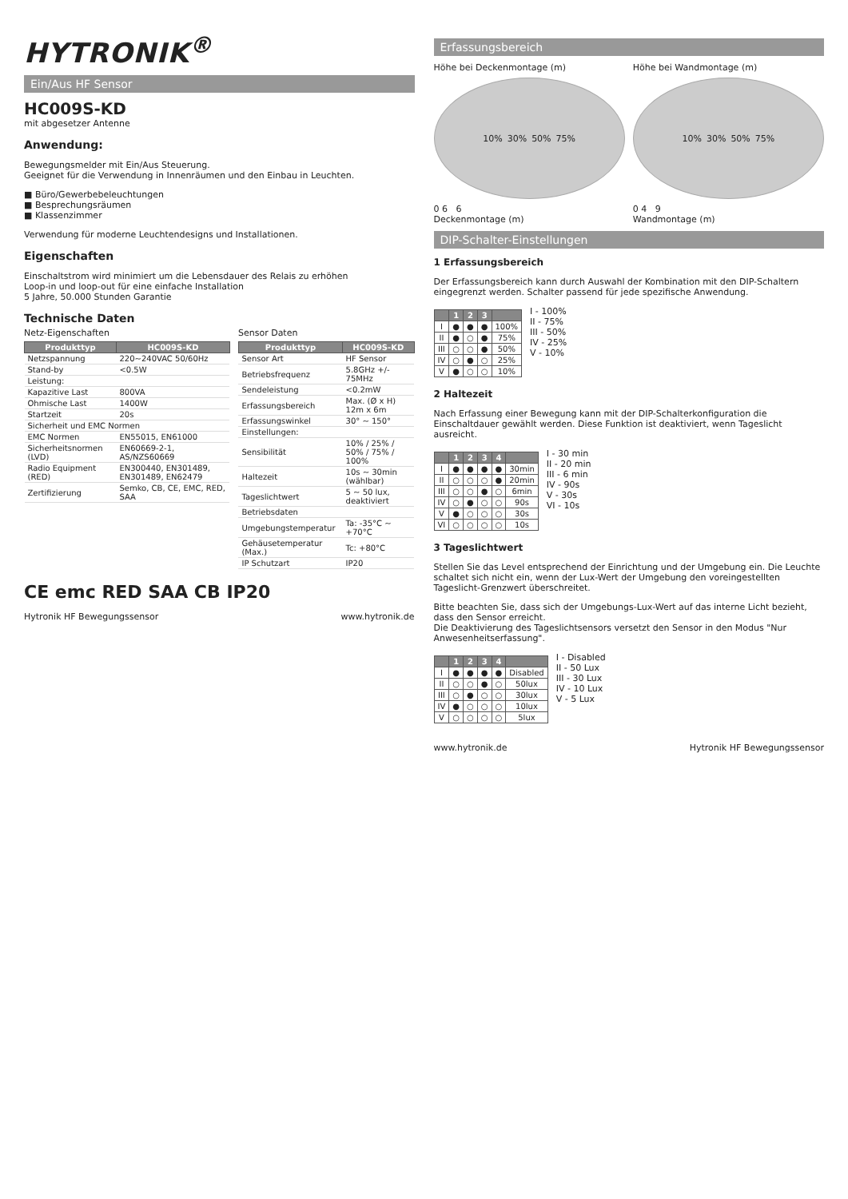HYTRONIK<sup>®</sup>
Ein/Aus HF Sensor
HC009S-KD
mit abgesetzer Antenne
Anwendung:
Bewegungsmelder mit Ein/Aus Steuerung.
Geeignet für die Verwendung in Innenräumen und den Einbau in Leuchten.
■ Büro/Gewerbebeleuchtungen
■ Besprechungsräumen
■ Klassenzimmer
Verwendung für moderne Leuchtendesigns und Installationen.
Eigenschaften
Einschaltstrom wird minimiert um die Lebensdauer des Relais zu erhöhen
Loop-in und loop-out für eine einfache Installation
5 Jahre, 50.000 Stunden Garantie
Technische Daten
Netz-Eigenschaften
| Produkttyp | HC009S-KD |
| --- | --- |
| Netzspannung | 220~240VAC 50/60Hz |
| Stand-by | <0.5W |
| Leistung: | |
| Kapazitive Last | 800VA |
| Ohmische Last | 1400W |
| Startzeit | 20s |
| Sicherheit und EMC Normen | |
| EMC Normen | EN55015, EN61000 |
| Sicherheitsnormen (LVD) | EN60669-2-1, AS/NZS60669 |
| Radio Equipment (RED) | EN300440, EN301489, EN301489, EN62479 |
| Zertifizierung | Semko, CB, CE, EMC, RED, SAA |
Sensor Daten
| Produkttyp | HC009S-KD |
| --- | --- |
| Sensor Art | HF Sensor |
| Betriebsfrequenz | 5.8GHz +/- 75MHz |
| Sendeleistung | <0.2mW |
| Erfassungsbereich | Max. (Ø x H) 12m x 6m |
| Erfassungswinkel | 30° ~ 150° |
| Einstellungen: | |
| Sensibilität | 10% / 25% / 50% / 75% / 100% |
| Haltezeit | 10s ~ 30min (wählbar) |
| Tageslichtwert | 5 ~ 50 lux, deaktiviert |
| Betriebsdaten | |
| Umgebungstemperatur | Ta: -35°C ~ +70°C |
| Gehäusetemperatur (Max.) | Tc: +80°C |
| IP Schutzart | IP20 |
CE emc RED SAA CB IP20
Hytronik HF Bewegungssensor www.hytronik.de
Erfassungsbereich
Höhe bei Deckenmontage (m)
10% 30% 50% 75%
0 6 6
Deckenmontage (m)
Höhe bei Wandmontage (m)
10% 30% 50% 75%
0 4 9
Wandmontage (m)
DIP-Schalter-Einstellungen
1 Erfassungsbereich
Der Erfassungsbereich kann durch Auswahl der Kombination mit den DIP-Schaltern eingegrenzt werden. Schalter passend für jede spezifische Anwendung.
| | 1 | 2 | 3 | |
| --- | --- | --- | --- | --- |
| I | ● | ● | ● | 100% |
| II | ● | ○ | ● | 75% |
| III | ○ | ○ | ● | 50% |
| IV | ○ | ● | ○ | 25% |
| V | ● | ○ | ○ | 10% |
I - 100%
II - 75%
III - 50%
IV - 25%
V - 10%
2 Haltezeit
Nach Erfassung einer Bewegung kann mit der DIP-Schalterkonfiguration die Einschaltdauer gewählt werden. Diese Funktion ist deaktiviert, wenn Tageslicht ausreicht.
| | 1 | 2 | 3 | 4 | |
| --- | --- | --- | --- | --- | --- |
| I | ● | ● | ● | ● | 30min |
| II | ○ | ○ | ○ | ● | 20min |
| III | ○ | ○ | ● | ○ | 6min |
| IV | ○ | ● | ○ | ○ | 90s |
| V | ● | ○ | ○ | ○ | 30s |
| VI | ○ | ○ | ○ | ○ | 10s |
I - 30 min
II - 20 min
III - 6 min
IV - 90s
V - 30s
VI - 10s
3 Tageslichtwert
Stellen Sie das Level entsprechend der Einrichtung und der Umgebung ein. Die Leuchte schaltet sich nicht ein, wenn der Lux-Wert der Umgebung den voreingestellten Tageslicht-Grenzwert überschreitet.
Bitte beachten Sie, dass sich der Umgebungs-Lux-Wert auf das interne Licht bezieht, dass den Sensor erreicht.
Die Deaktivierung des Tageslichtsensors versetzt den Sensor in den Modus "Nur Anwesenheitserfassung".
| | 1 | 2 | 3 | 4 | |
| --- | --- | --- | --- | --- | --- |
| I | ● | ● | ● | ● | Disabled |
| II | ○ | ○ | ● | ○ | 50lux |
| III | ○ | ● | ○ | ○ | 30lux |
| IV | ● | ○ | ○ | ○ | 10lux |
| V | ○ | ○ | ○ | ○ | 5lux |
I - Disabled
II - 50 Lux
III - 30 Lux
IV - 10 Lux
V - 5 Lux
www.hytronik.de Hytronik HF Bewegungssensor